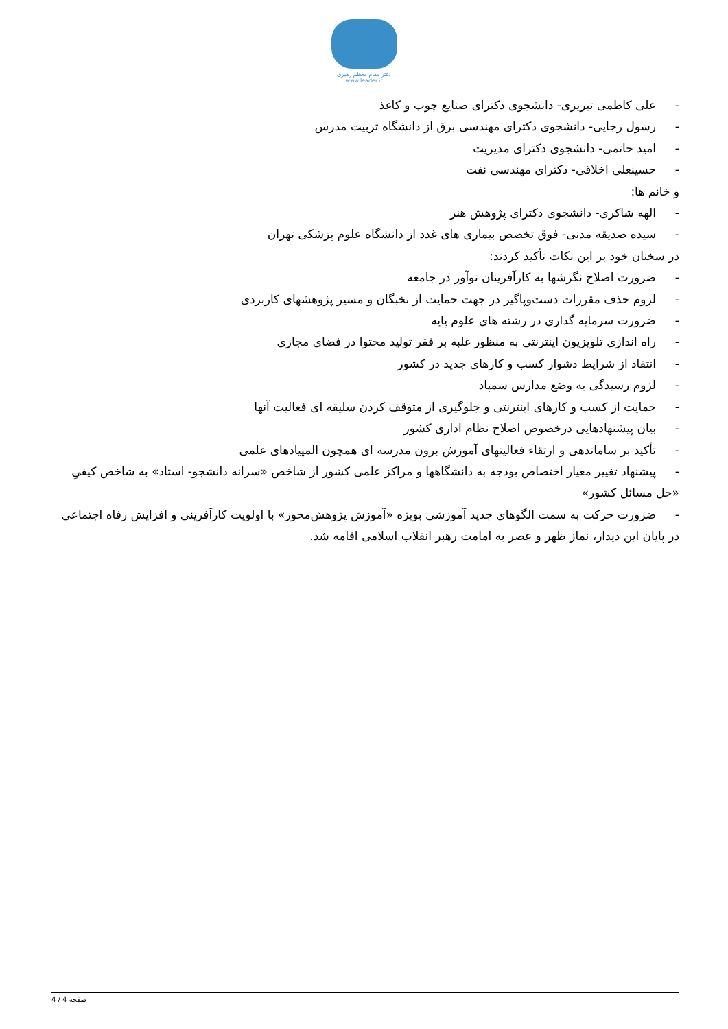دفتر مقام معظم رهبری
www.leader.ir
- علی کاظمی تبریزی- دانشجوی دکترای صنایع چوب و کاغذ
- رسول رجایی- دانشجوی دکترای مهندسی برق از دانشگاه تربیت مدرس
- امید حاتمی- دانشجوی دکترای مدیریت
- حسینعلی اخلاقی- دکترای مهندسی نفت
و خانم ها:
- الهه شاکری- دانشجوی دکترای پژوهش هنر
- سیده صدیقه مدنی- فوق تخصص بیماری های غدد از دانشگاه علوم پزشکی تهران
در سخنان خود بر این نکات تأکید کردند:
- ضرورت اصلاح نگرشها به کارآفرینان نوآور در جامعه
- لزوم حذف مقررات دست‌وپاگیر در جهت حمایت از نخبگان و مسیر پژوهشهای کاربردی
- ضرورت سرمایه گذاری در رشته های علوم پایه
- راه اندازی تلویزیون اینترنتی به منظور غلبه بر فقر تولید محتوا در فضای مجازی
- انتقاد از شرایط دشوار کسب و کارهای جدید در کشور
- لزوم رسیدگی به وضع مدارس سمپاد
- حمایت از کسب و کارهای اینترنتی و جلوگیری از متوقف کردن سلیقه ای فعالیت آنها
- بیان پیشنهادهایی درخصوص اصلاح نظام اداری کشور
- تأکید بر ساماندهی و ارتقاء فعالیتهای آموزش برون مدرسه ای همچون المپیادهای علمی
- پیشنهاد تغییر معیار اختصاص بودجه به دانشگاهها و مراکز علمی کشور از شاخص «سرانه دانشجو- استاد» به شاخص کیفیِ «حل مسائل کشور»
- ضرورت حرکت به سمت الگوهای جدید آموزشی بویژه «آموزش پژوهش‌محور» با اولویت کارآفرینی و افزایش رفاه اجتماعی
در پایان این دیدار، نماز ظهر و عصر به امامت رهبر انقلاب اسلامی اقامه شد.
صفحه 4 / 4